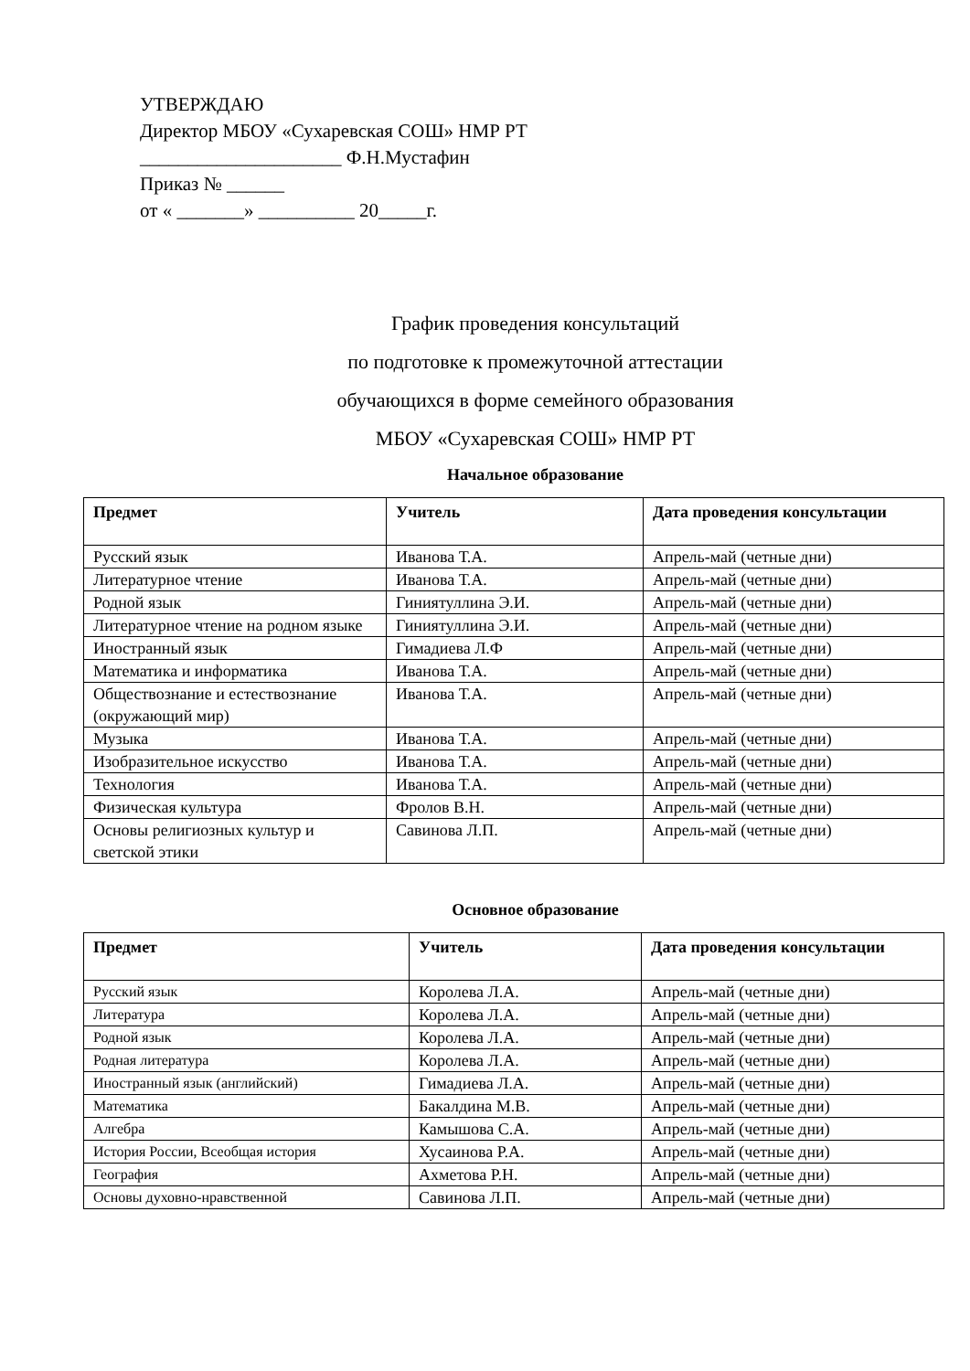УТВЕРЖДАЮ
Директор МБОУ «Сухаревская СОШ» НМР РТ
_____________________ Ф.Н.Мустафин
Приказ № ______
от « _______» __________ 20_____г.
График проведения консультаций
по подготовке к промежуточной аттестации
обучающихся в форме семейного образования
МБОУ «Сухаревская СОШ» НМР РТ
Начальное образование
| Предмет | Учитель | Дата проведения консультации |
| --- | --- | --- |
| Русский язык | Иванова Т.А. | Апрель-май (четные дни) |
| Литературное чтение | Иванова Т.А. | Апрель-май (четные дни) |
| Родной язык | Гиниятуллина Э.И. | Апрель-май (четные дни) |
| Литературное чтение на родном языке | Гиниятуллина Э.И. | Апрель-май (четные дни) |
| Иностранный язык | Гимадиева Л.Ф | Апрель-май (четные дни) |
| Математика и информатика | Иванова Т.А. | Апрель-май (четные дни) |
| Обществознание и естествознание (окружающий мир) | Иванова Т.А. | Апрель-май (четные дни) |
| Музыка | Иванова Т.А. | Апрель-май (четные дни) |
| Изобразительное искусство | Иванова Т.А. | Апрель-май (четные дни) |
| Технология | Иванова Т.А. | Апрель-май (четные дни) |
| Физическая культура | Фролов В.Н. | Апрель-май (четные дни) |
| Основы религиозных культур и светской этики | Савинова Л.П. | Апрель-май (четные дни) |
Основное образование
| Предмет | Учитель | Дата проведения консультации |
| --- | --- | --- |
| Русский язык | Королева Л.А. | Апрель-май (четные дни) |
| Литература | Королева Л.А. | Апрель-май (четные дни) |
| Родной язык | Королева Л.А. | Апрель-май (четные дни) |
| Родная литература | Королева Л.А. | Апрель-май (четные дни) |
| Иностранный язык (английский) | Гимадиева Л.А. | Апрель-май (четные дни) |
| Математика | Бакалдина М.В. | Апрель-май (четные дни) |
| Алгебра | Камышова С.А. | Апрель-май (четные дни) |
| История России, Всеобщая история | Хусаинова Р.А. | Апрель-май (четные дни) |
| География | Ахметова Р.Н. | Апрель-май (четные дни) |
| Основы духовно-нравственной | Савинова Л.П. | Апрель-май (четные дни) |